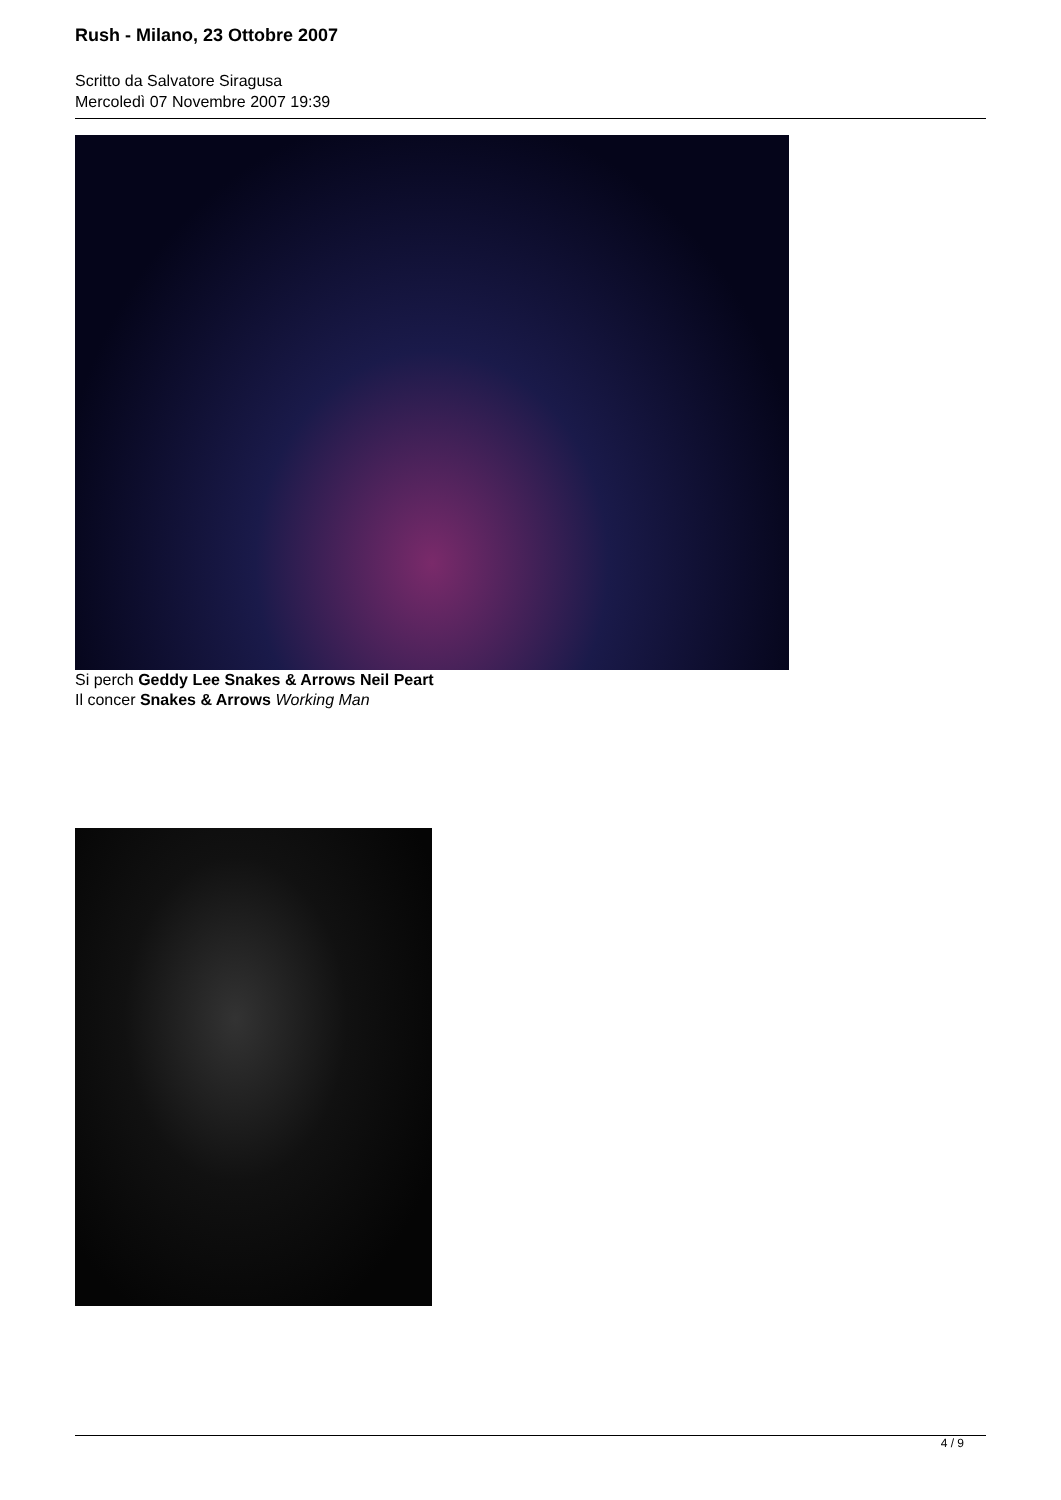Rush - Milano, 23 Ottobre 2007
Scritto da Salvatore Siragusa
Mercoledì 07 Novembre 2007 19:39
Si perch Geddy Lee Snakes & Arrows Neil Peart
Il concer Snakes & Arrows Working Man
4 / 9